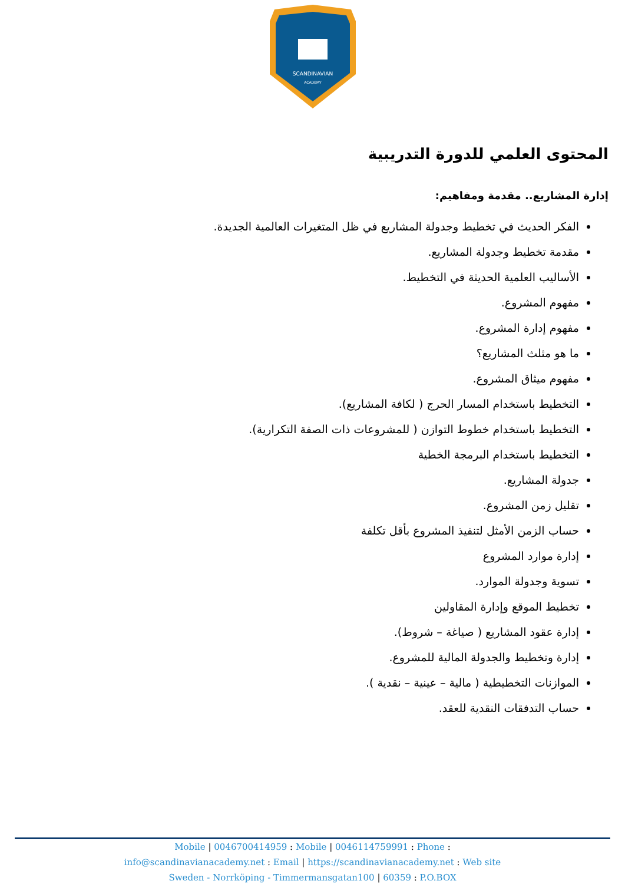SCANDINAVIAN
ACADEMY
المحتوى العلمي للدورة التدريبية
إدارة المشاريع.. مقدمة ومفاهيم:
الفكر الحديث في تخطيط وجدولة المشاريع في ظل المتغيرات العالمية الجديدة.
مقدمة تخطيط وجدولة المشاريع.
الأساليب العلمية الحديثة في التخطيط.
مفهوم المشروع.
مفهوم إدارة المشروع.
ما هو مثلث المشاريع؟
مفهوم ميثاق المشروع.
التخطيط باستخدام المسار الحرج ( لكافة المشاريع).
التخطيط باستخدام خطوط التوازن ( للمشروعات ذات الصفة التكرارية).
التخطيط باستخدام البرمجة الخطية
جدولة المشاريع.
تقليل زمن المشروع.
حساب الزمن الأمثل لتنفيذ المشروع بأقل تكلفة
إدارة موارد المشروع
تسوية وجدولة الموارد.
تخطيط الموقع وإدارة المقاولين
إدارة عقود المشاريع ( صياغة – شروط).
إدارة وتخطيط والجدولة المالية للمشروع.
الموازنات التخطيطية ( مالية – عينية – نقدية ).
حساب التدفقات النقدية للعقد.
Mobile | 0046700414959 : Mobile | 0046114759991 : Phone :
info@scandinavianacademy.net : Email | https://scandinavianacademy.net : Web site
Sweden - Norrköping - Timmermansgatan100 | 60359 : P.O.BOX